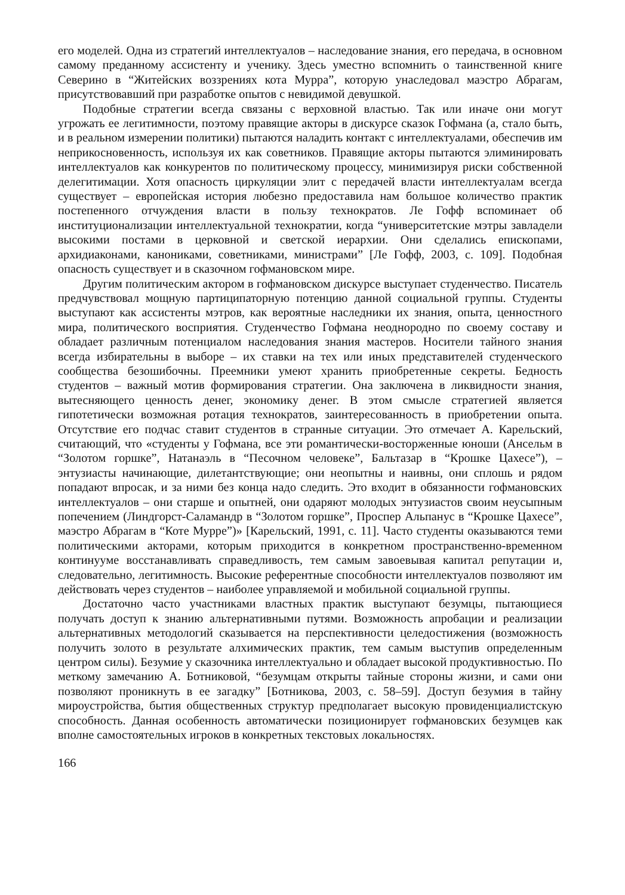его моделей. Одна из стратегий интеллектуалов – наследование знания, его передача, в основном самому преданному ассистенту и ученику. Здесь уместно вспомнить о таинственной книге Северино в “Житейских воззрениях кота Мурра”, которую унаследовал маэстро Абрагам, присутствовавший при разработке опытов с невидимой девушкой.
Подобные стратегии всегда связаны с верховной властью. Так или иначе они могут угрожать ее легитимности, поэтому правящие акторы в дискурсе сказок Гофмана (а, стало быть, и в реальном измерении политики) пытаются наладить контакт с интеллектуалами, обеспечив им неприкосновенность, используя их как советников. Правящие акторы пытаются элиминировать интеллектуалов как конкурентов по политическому процессу, минимизируя риски собственной делегитимации. Хотя опасность циркуляции элит с передачей власти интеллектуалам всегда существует – европейская история любезно предоставила нам большое количество практик постепенного отчуждения власти в пользу технократов. Ле Гофф вспоминает об институционализации интеллектуальной технократии, когда “университетские мэтры завладели высокими постами в церковной и светской иерархии. Они сделались епископами, архидиаконами, канониками, советниками, министрами” [Ле Гофф, 2003, с. 109]. Подобная опасность существует и в сказочном гофмановском мире.
Другим политическим актором в гофмановском дискурсе выступает студенчество. Писатель предчувствовал мощную партиципаторную потенцию данной социальной группы. Студенты выступают как ассистенты мэтров, как вероятные наследники их знания, опыта, ценностного мира, политического восприятия. Студенчество Гофмана неоднородно по своему составу и обладает различным потенциалом наследования знания мастеров. Носители тайного знания всегда избирательны в выборе – их ставки на тех или иных представителей студенческого сообщества безошибочны. Преемники умеют хранить приобретенные секреты. Бедность студентов – важный мотив формирования стратегии. Она заключена в ликвидности знания, вытесняющего ценность денег, экономику денег. В этом смысле стратегией является гипотетически возможная ротация технократов, заинтересованность в приобретении опыта. Отсутствие его подчас ставит студентов в странные ситуации. Это отмечает А. Карельский, считающий, что «студенты у Гофмана, все эти романтически-восторженные юноши (Ансельм в “Золотом горшке”, Натанаэль в “Песочном человеке”, Бальтазар в “Крошке Цахесе”), – энтузиасты начинающие, дилетантствующие; они неопытны и наивны, они сплошь и рядом попадают впросак, и за ними без конца надо следить. Это входит в обязанности гофмановских интеллектуалов – они старше и опытней, они одаряют молодых энтузиастов своим неусыпным попечением (Линдгорст-Саламандр в “Золотом горшке”, Проспер Альпанус в “Крошке Цахесе”, маэстро Абрагам в “Коте Мурре”)» [Карельский, 1991, с. 11]. Часто студенты оказываются теми политическими акторами, которым приходится в конкретном пространственно-временном континууме восстанавливать справедливость, тем самым завоевывая капитал репутации и, следовательно, легитимность. Высокие референтные способности интеллектуалов позволяют им действовать через студентов – наиболее управляемой и мобильной социальной группы.
Достаточно часто участниками властных практик выступают безумцы, пытающиеся получать доступ к знанию альтернативными путями. Возможность апробации и реализации альтернативных методологий сказывается на перспективности целедостижения (возможность получить золото в результате алхимических практик, тем самым выступив определенным центром силы). Безумие у сказочника интеллектуально и обладает высокой продуктивностью. По меткому замечанию А. Ботниковой, “безумцам открыты тайные стороны жизни, и сами они позволяют проникнуть в ее загадку” [Ботникова, 2003, с. 58–59]. Доступ безумия в тайну мироустройства, бытия общественных структур предполагает высокую провиденциалистскую способность. Данная особенность автоматически позиционирует гофмановских безумцев как вполне самостоятельных игроков в конкретных текстовых локальностях.
166